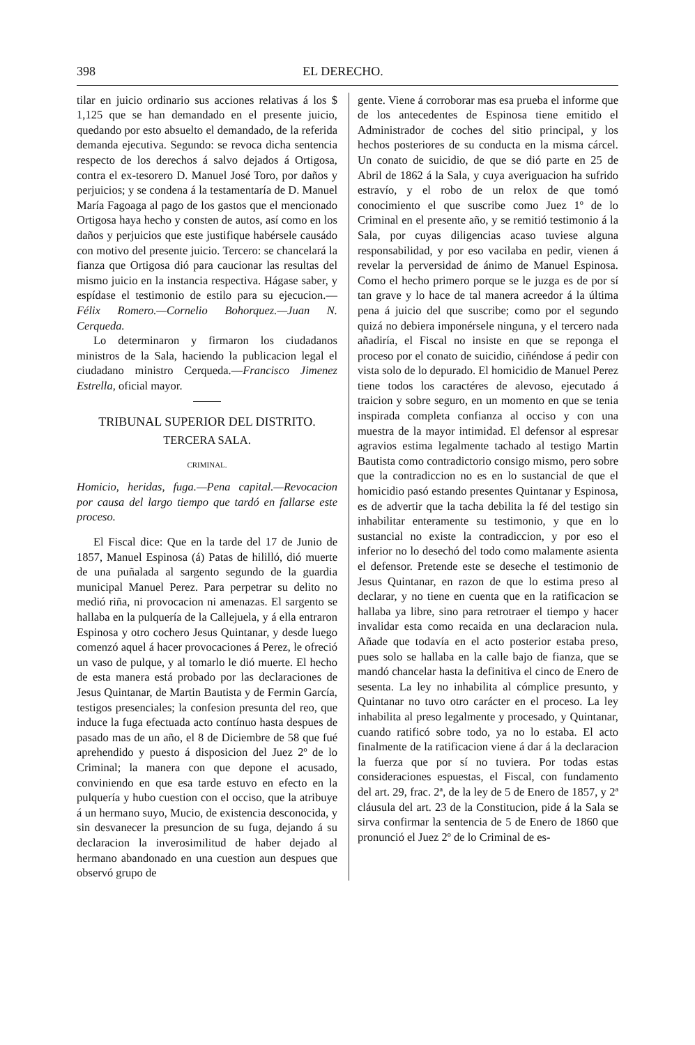398 EL DERECHO.
tilar en juicio ordinario sus acciones relativas á los $ 1,125 que se han demandado en el presente juicio, quedando por esto absuelto el demandado, de la referida demanda ejecutiva. Segundo: se revoca dicha sentencia respecto de los derechos á salvo dejados á Ortigosa, contra el ex-tesorero D. Manuel José Toro, por daños y perjuicios; y se condena á la testamentaría de D. Manuel María Fagoaga al pago de los gastos que el mencionado Ortigosa haya hecho y consten de autos, así como en los daños y perjuicios que este justifique habérsele causádo con motivo del presente juicio. Tercero: se chancelará la fianza que Ortigosa dió para caucionar las resultas del mismo juicio en la instancia respectiva. Hágase saber, y espídase el testimonio de estilo para su ejecucion.—Félix Romero.—Cornelio Bohorquez.—Juan N. Cerqueda.
Lo determinaron y firmaron los ciudadanos ministros de la Sala, haciendo la publicacion legal el ciudadano ministro Cerqueda.—Francisco Jimenez Estrella, oficial mayor.
TRIBUNAL SUPERIOR DEL DISTRITO.
TERCERA SALA.
CRIMINAL.
Homicio, heridas, fuga.—Pena capital.—Revocacion por causa del largo tiempo que tardó en fallarse este proceso.
El Fiscal dice: Que en la tarde del 17 de Junio de 1857, Manuel Espinosa (á) Patas de hililló, dió muerte de una puñalada al sargento segundo de la guardia municipal Manuel Perez. Para perpetrar su delito no medió riña, ni provocacion ni amenazas. El sargento se hallaba en la pulquería de la Callejuela, y á ella entraron Espinosa y otro cochero Jesus Quintanar, y desde luego comenzó aquel á hacer provocaciones á Perez, le ofreció un vaso de pulque, y al tomarlo le dió muerte. El hecho de esta manera está probado por las declaraciones de Jesus Quintanar, de Martin Bautista y de Fermin García, testigos presenciales; la confesion presunta del reo, que induce la fuga efectuada acto contínuo hasta despues de pasado mas de un año, el 8 de Diciembre de 58 que fué aprehendido y puesto á disposicion del Juez 2º de lo Criminal; la manera con que depone el acusado, conviniendo en que esa tarde estuvo en efecto en la pulquería y hubo cuestion con el occiso, que la atribuye á un hermano suyo, Mucio, de existencia desconocida, y sin desvanecer la presuncion de su fuga, dejando á su declaracion la inverosimilitud de haber dejado al hermano abandonado en una cuestion aun despues que observó grupo de
gente. Viene á corroborar mas esa prueba el informe que de los antecedentes de Espinosa tiene emitido el Administrador de coches del sitio principal, y los hechos posteriores de su conducta en la misma cárcel. Un conato de suicidio, de que se dió parte en 25 de Abril de 1862 á la Sala, y cuya averiguacion ha sufrido estravío, y el robo de un relox de que tomó conocimiento el que suscribe como Juez 1º de lo Criminal en el presente año, y se remitió testimonio á la Sala, por cuyas diligencias acaso tuviese alguna responsabilidad, y por eso vacilaba en pedir, vienen á revelar la perversidad de ánimo de Manuel Espinosa. Como el hecho primero porque se le juzga es de por sí tan grave y lo hace de tal manera acreedor á la última pena á juicio del que suscribe; como por el segundo quizá no debiera imponérsele ninguna, y el tercero nada añadiría, el Fiscal no insiste en que se reponga el proceso por el conato de suicidio, ciñéndose á pedir con vista solo de lo depurado. El homicidio de Manuel Perez tiene todos los caractéres de alevoso, ejecutado á traicion y sobre seguro, en un momento en que se tenia inspirada completa confianza al occiso y con una muestra de la mayor intimidad. El defensor al espresar agravios estima legalmente tachado al testigo Martin Bautista como contradictorio consigo mismo, pero sobre que la contradiccion no es en lo sustancial de que el homicidio pasó estando presentes Quintanar y Espinosa, es de advertir que la tacha debilita la fé del testigo sin inhabilitar enteramente su testimonio, y que en lo sustancial no existe la contradiccion, y por eso el inferior no lo desechó del todo como malamente asienta el defensor. Pretende este se deseche el testimonio de Jesus Quintanar, en razon de que lo estima preso al declarar, y no tiene en cuenta que en la ratificacion se hallaba ya libre, sino para retrotraer el tiempo y hacer invalidar esta como recaida en una declaracion nula. Añade que todavía en el acto posterior estaba preso, pues solo se hallaba en la calle bajo de fianza, que se mandó chancelar hasta la definitiva el cinco de Enero de sesenta. La ley no inhabilita al cómplice presunto, y Quintanar no tuvo otro carácter en el proceso. La ley inhabilita al preso legalmente y procesado, y Quintanar, cuando ratificó sobre todo, ya no lo estaba. El acto finalmente de la ratificacion viene á dar á la declaracion la fuerza que por sí no tuviera. Por todas estas consideraciones espuestas, el Fiscal, con fundamento del art. 29, frac. 2ª, de la ley de 5 de Enero de 1857, y 2ª cláusula del art. 23 de la Constitucion, pide á la Sala se sirva confirmar la sentencia de 5 de Enero de 1860 que pronunció el Juez 2º de lo Criminal de es-